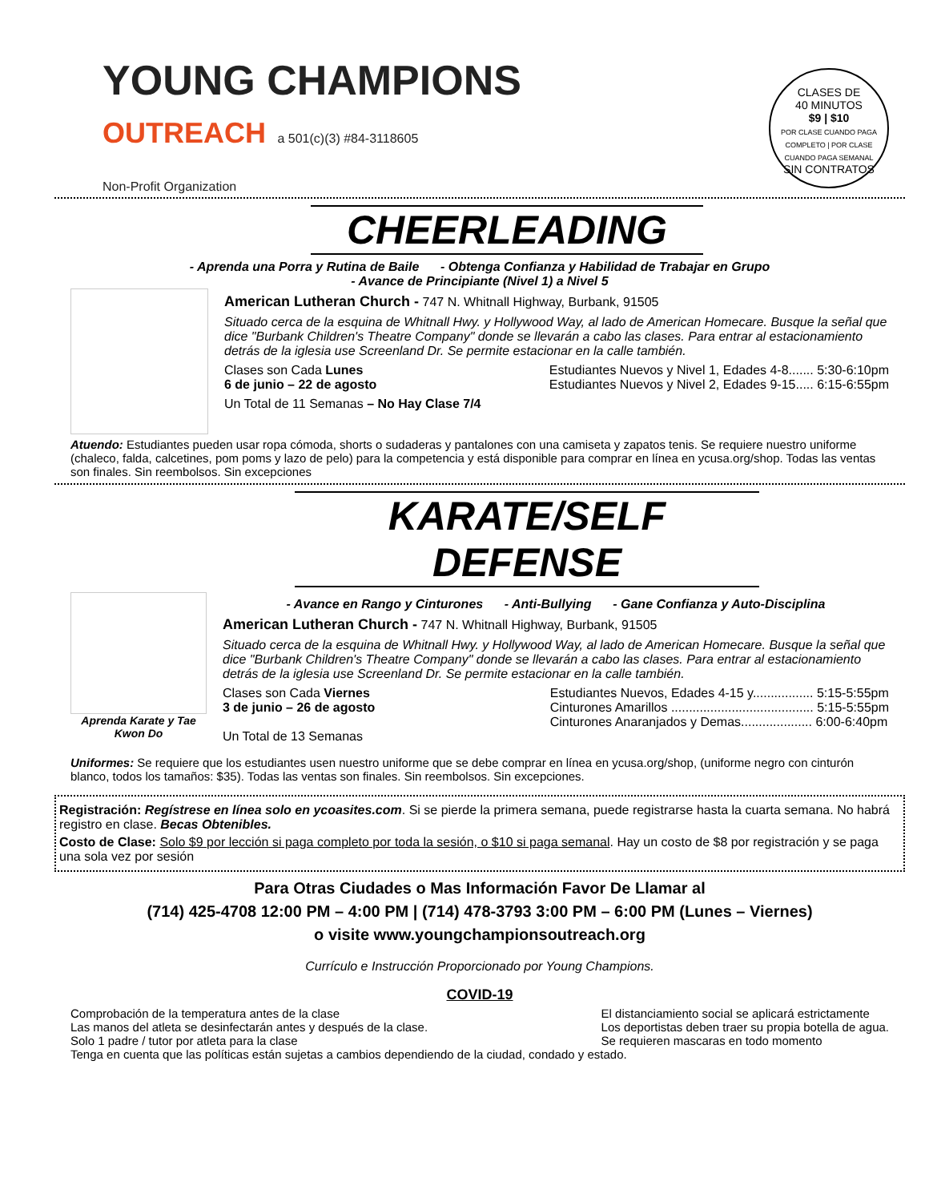YOUNG CHAMPIONS
OUTREACH a 501(c)(3) #84-3118605
Non-Profit Organization
CLASES DE
40 MINUTOS
$9 | $10
POR CLASE CUANDO PAGA COMPLETO | POR CLASE CUANDO PAGA SEMANAL
SIN CONTRATOS
CHEERLEADING
- Aprenda una Porra y Rutina de Baile - Obtenga Confianza y Habilidad de Trabajar en Grupo
- Avance de Principiante (Nivel 1) a Nivel 5
American Lutheran Church - 747 N. Whitnall Highway, Burbank, 91505
Situado cerca de la esquina de Whitnall Hwy. y Hollywood Way, al lado de American Homecare. Busque la señal que dice "Burbank Children's Theatre Company" donde se llevarán a cabo las clases. Para entrar al estacionamiento detrás de la iglesia use Screenland Dr. Se permite estacionar en la calle también.
Clases son Cada Lunes
6 de junio – 22 de agosto
Estudiantes Nuevos y Nivel 1, Edades 4-8....... 5:30-6:10pm
Estudiantes Nuevos y Nivel 2, Edades 9-15..... 6:15-6:55pm
Un Total de 11 Semanas – No Hay Clase 7/4
Atuendo: Estudiantes pueden usar ropa cómoda, shorts o sudaderas y pantalones con una camiseta y zapatos tenis. Se requiere nuestro uniforme (chaleco, falda, calcetines, pom poms y lazo de pelo) para la competencia y está disponible para comprar en línea en ycusa.org/shop. Todas las ventas son finales. Sin reembolsos. Sin excepciones
KARATE/SELF DEFENSE
Aprenda Karate y Tae Kwon Do
- Avance en Rango y Cinturones - Anti-Bullying - Gane Confianza y Auto-Disciplina
American Lutheran Church - 747 N. Whitnall Highway, Burbank, 91505
Situado cerca de la esquina de Whitnall Hwy. y Hollywood Way, al lado de American Homecare. Busque la señal que dice "Burbank Children's Theatre Company" donde se llevarán a cabo las clases. Para entrar al estacionamiento detrás de la iglesia use Screenland Dr. Se permite estacionar en la calle también.
Clases son Cada Viernes
3 de junio – 26 de agosto
Un Total de 13 Semanas
Estudiantes Nuevos, Edades 4-15 y................. 5:15-5:55pm
Cinturones Amarillos ........................................ 5:15-5:55pm
Cinturones Anaranjados y Demas.................... 6:00-6:40pm
Uniformes: Se requiere que los estudiantes usen nuestro uniforme que se debe comprar en línea en ycusa.org/shop, (uniforme negro con cinturón blanco, todos los tamaños: $35). Todas las ventas son finales. Sin reembolsos. Sin excepciones.
Registración: Regístrese en línea solo en ycoasites.com. Si se pierde la primera semana, puede registrarse hasta la cuarta semana. No habrá registro en clase. Becas Obtenibles.
Costo de Clase: Solo $9 por lección si paga completo por toda la sesión, o $10 si paga semanal. Hay un costo de $8 por registración y se paga una sola vez por sesión
Para Otras Ciudades o Mas Información Favor De Llamar al
(714) 425-4708 12:00 PM – 4:00 PM | (714) 478-3793 3:00 PM – 6:00 PM (Lunes – Viernes)
o visite www.youngchampionsoutreach.org
Currículo e Instrucción Proporcionado por Young Champions.
COVID-19
Comprobación de la temperatura antes de la clase
Las manos del atleta se desinfectarán antes y después de la clase.
Solo 1 padre / tutor por atleta para la clase
El distanciamiento social se aplicará estrictamente
Los deportistas deben traer su propia botella de agua.
Se requieren mascaras en todo momento
Tenga en cuenta que las políticas están sujetas a cambios dependiendo de la ciudad, condado y estado.